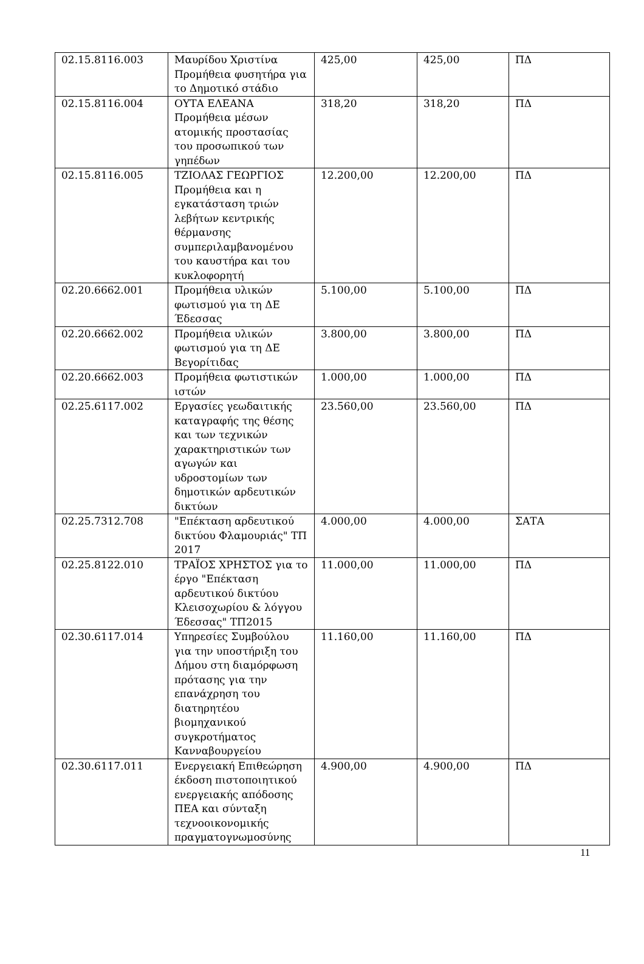| 02.15.8116.003 | Μαυρίδου Χριστίνα Προμήθεια φυσητήρα για το Δημοτικό στάδιο | 425,00 | 425,00 | ΠΔ |
| 02.15.8116.004 | ΟΥΤΑ ΕΛΕΑΝΑ Προμήθεια μέσων ατομικής προστασίας του προσωπικού των γηπέδων | 318,20 | 318,20 | ΠΔ |
| 02.15.8116.005 | ΤΖΙΟΛΑΣ ΓΕΩΡΓΙΟΣ Προμήθεια και η εγκατάσταση τριών λεβήτων κεντρικής θέρμανσης συμπεριλαμβανομένου του καυστήρα και του κυκλοφορητή | 12.200,00 | 12.200,00 | ΠΔ |
| 02.20.6662.001 | Προμήθεια υλικών φωτισμού για τη ΔΕ Έδεσσας | 5.100,00 | 5.100,00 | ΠΔ |
| 02.20.6662.002 | Προμήθεια υλικών φωτισμού για τη ΔΕ Βεγορίτιδας | 3.800,00 | 3.800,00 | ΠΔ |
| 02.20.6662.003 | Προμήθεια φωτιστικών ιστών | 1.000,00 | 1.000,00 | ΠΔ |
| 02.25.6117.002 | Εργασίες γεωδαιτικής καταγραφής της θέσης και των τεχνικών χαρακτηριστικών των αγωγών και υδροστομίων των δημοτικών αρδευτικών δικτύων | 23.560,00 | 23.560,00 | ΠΔ |
| 02.25.7312.708 | "Επέκταση αρδευτικού δικτύου Φλαμουριάς" ΤΠ 2017 | 4.000,00 | 4.000,00 | ΣΑΤΑ |
| 02.25.8122.010 | ΤΡΑΪΟΣ ΧΡΗΣΤΟΣ για το έργο "Επέκταση αρδευτικού δικτύου Κλεισοχωρίου & λόγγου Έδεσσας" ΤΠ2015 | 11.000,00 | 11.000,00 | ΠΔ |
| 02.30.6117.014 | Υπηρεσίες Συμβούλου για την υποστήριξη του Δήμου στη διαμόρφωση πρότασης για την επανάχρηση του διατηρητέου βιομηχανικού συγκροτήματος Κανναβουργείου | 11.160,00 | 11.160,00 | ΠΔ |
| 02.30.6117.011 | Ενεργειακή Επιθεώρηση έκδοση πιστοποιητικού ενεργειακής απόδοσης ΠΕΑ και σύνταξη τεχνοοικονομικής πραγματογνωμοσύνης | 4.900,00 | 4.900,00 | ΠΔ |
11